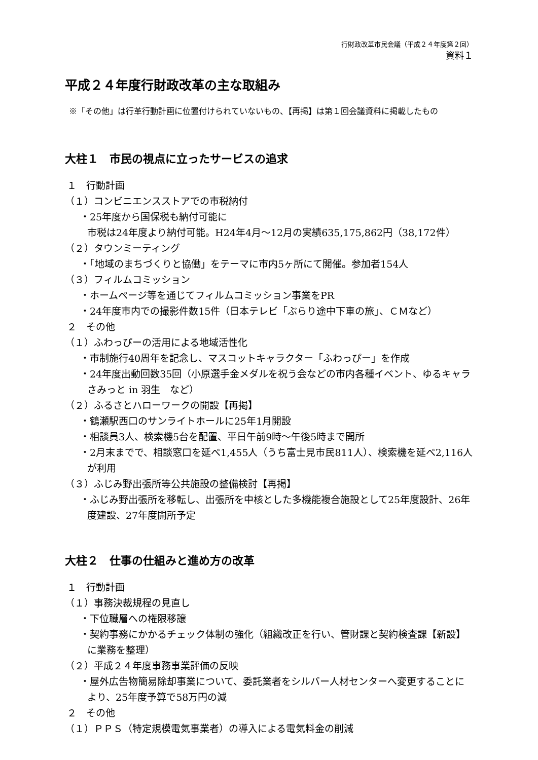行財政改革市民会議（平成２４年度第２回）
資料１
平成２４年度行財政改革の主な取組み
※「その他」は行革行動計画に位置付けられていないもの、【再掲】は第１回会議資料に掲載したもの
大柱１　市民の視点に立ったサービスの追求
１　行動計画
（１）コンビニエンスストアでの市税納付
・25年度から国保税も納付可能に
市税は24年度より納付可能。H24年4月～12月の実績635,175,862円（38,172件）
（２）タウンミーティング
・「地域のまちづくりと協働」をテーマに市内5ヶ所にて開催。参加者154人
（３）フィルムコミッション
・ホームページ等を通じてフィルムコミッション事業をPR
・24年度市内での撮影件数15件（日本テレビ「ぶらり途中下車の旅」、ＣＭなど）
２　その他
（１）ふわっぴーの活用による地域活性化
・市制施行40周年を記念し、マスコットキャラクター「ふわっぴー」を作成
・24年度出動回数35回（小原選手金メダルを祝う会などの市内各種イベント、ゆるキャラさみっと in 羽生　など）
（２）ふるさとハローワークの開設【再掲】
・鶴瀬駅西口のサンライトホールに25年1月開設
・相談員3人、検索機5台を配置、平日午前9時～午後5時まで開所
・2月末までで、相談窓口を延べ1,455人（うち富士見市民811人）、検索機を延べ2,116人が利用
（３）ふじみ野出張所等公共施設の整備検討【再掲】
・ふじみ野出張所を移転し、出張所を中核とした多機能複合施設として25年度設計、26年度建設、27年度開所予定
大柱２　仕事の仕組みと進め方の改革
１　行動計画
（１）事務決裁規程の見直し
・下位職層への権限移譲
・契約事務にかかるチェック体制の強化（組織改正を行い、管財課と契約検査課【新設】に業務を整理）
（２）平成２４年度事務事業評価の反映
・屋外広告物簡易除却事業について、委託業者をシルバー人材センターへ変更することにより、25年度予算で58万円の減
２　その他
（１）ＰＰＳ（特定規模電気事業者）の導入による電気料金の削減